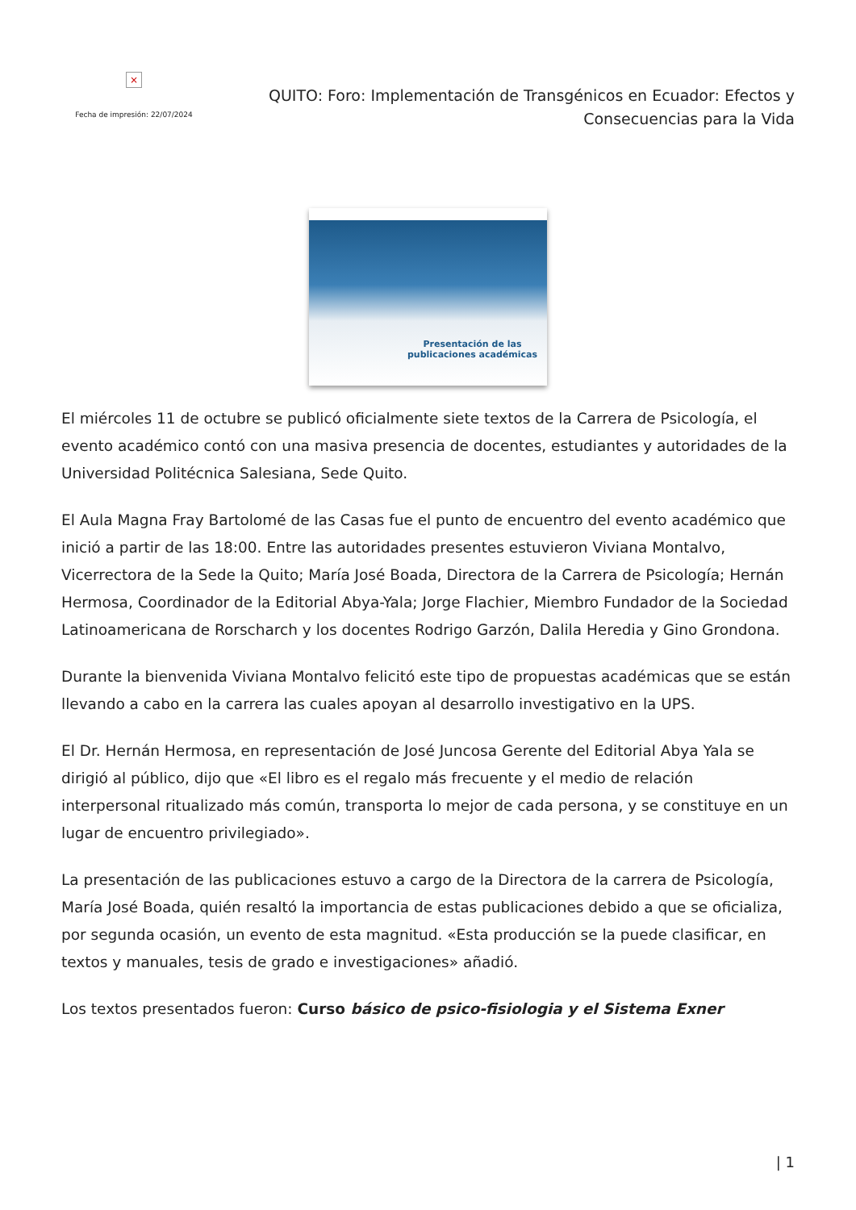×
Fecha de impresión: 22/07/2024
QUITO: Foro: Implementación de Transgénicos en Ecuador: Efectos y Consecuencias para la Vida
Presentación de las publicaciones académicas
El miércoles 11 de octubre se publicó oficialmente siete textos de la Carrera de Psicología, el evento académico contó con una masiva presencia de docentes, estudiantes y autoridades de la Universidad Politécnica Salesiana, Sede Quito.
El Aula Magna Fray Bartolomé de las Casas fue el punto de encuentro del evento académico que inició a partir de las 18:00. Entre las autoridades presentes estuvieron Viviana Montalvo, Vicerrectora de la Sede la Quito; María José Boada, Directora de la Carrera de Psicología; Hernán Hermosa, Coordinador de la Editorial Abya-Yala; Jorge Flachier, Miembro Fundador de la Sociedad Latinoamericana de Rorscharch y los docentes Rodrigo Garzón, Dalila Heredia y Gino Grondona.
Durante la bienvenida Viviana Montalvo felicitó este tipo de propuestas académicas que se están llevando a cabo en la carrera las cuales apoyan al desarrollo investigativo en la UPS.
El Dr. Hernán Hermosa, en representación de José Juncosa Gerente del Editorial Abya Yala se dirigió al público, dijo que «El libro es el regalo más frecuente y el medio de relación interpersonal ritualizado más común, transporta lo mejor de cada persona, y se constituye en un lugar de encuentro privilegiado».
La presentación de las publicaciones estuvo a cargo de la Directora de la carrera de Psicología, María José Boada, quién resaltó la importancia de estas publicaciones debido a que se oficializa, por segunda ocasión, un evento de esta magnitud. «Esta producción se la puede clasificar, en textos y manuales, tesis de grado e investigaciones» añadió.
Los textos presentados fueron: Curso básico de psico-fisiologia y el Sistema Exner
| 1